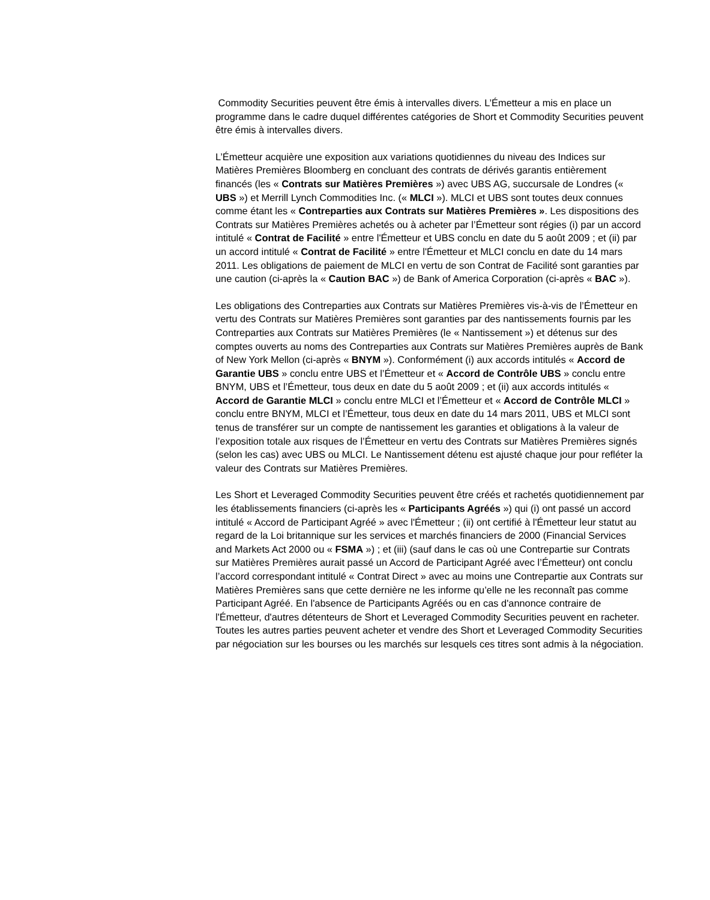Commodity Securities peuvent être émis à intervalles divers. L’Émetteur a mis en place un programme dans le cadre duquel différentes catégories de Short et Commodity Securities peuvent être émis à intervalles divers.
L’Émetteur acquière une exposition aux variations quotidiennes du niveau des Indices sur Matières Premières Bloomberg en concluant des contrats de dérivés garantis entièrement financés (les « Contrats sur Matières Premières ») avec UBS AG, succursale de Londres (« UBS ») et Merrill Lynch Commodities Inc. (« MLCI »). MLCI et UBS sont toutes deux connues comme étant les « Contreparties aux Contrats sur Matières Premières ». Les dispositions des Contrats sur Matières Premières achetés ou à acheter par l’Émetteur sont régies (i) par un accord intitulé « Contrat de Facilité » entre l'Émetteur et UBS conclu en date du 5 août 2009 ; et (ii) par un accord intitulé « Contrat de Facilité » entre l'Émetteur et MLCI conclu en date du 14 mars 2011. Les obligations de paiement de MLCI en vertu de son Contrat de Facilité sont garanties par une caution (ci-après la « Caution BAC ») de Bank of America Corporation (ci-après « BAC »).
Les obligations des Contreparties aux Contrats sur Matières Premières vis-à-vis de l’Émetteur en vertu des Contrats sur Matières Premières sont garanties par des nantissements fournis par les Contreparties aux Contrats sur Matières Premières (le « Nantissement ») et détenus sur des comptes ouverts au noms des Contreparties aux Contrats sur Matières Premières auprès de Bank of New York Mellon (ci-après « BNYM »). Conformément (i) aux accords intitulés « Accord de Garantie UBS » conclu entre UBS et l’Émetteur et « Accord de Contrôle UBS » conclu entre BNYM, UBS et l’Émetteur, tous deux en date du 5 août 2009 ; et (ii) aux accords intitulés « Accord de Garantie MLCI » conclu entre MLCI et l’Émetteur et « Accord de Contrôle MLCI » conclu entre BNYM, MLCI et l’Émetteur, tous deux en date du 14 mars 2011, UBS et MLCI sont tenus de transférer sur un compte de nantissement les garanties et obligations à la valeur de l’exposition totale aux risques de l’Émetteur en vertu des Contrats sur Matières Premières signés (selon les cas) avec UBS ou MLCI. Le Nantissement détenu est ajusté chaque jour pour refléter la valeur des Contrats sur Matières Premières.
Les Short et Leveraged Commodity Securities peuvent être créés et rachetés quotidiennement par les établissements financiers (ci-après les « Participants Agréés ») qui (i) ont passé un accord intitulé « Accord de Participant Agréé » avec l'Émetteur ; (ii) ont certifié à l'Émetteur leur statut au regard de la Loi britannique sur les services et marchés financiers de 2000 (Financial Services and Markets Act 2000 ou « FSMA ») ; et (iii) (sauf dans le cas où une Contrepartie sur Contrats sur Matières Premières aurait passé un Accord de Participant Agréé avec l’Émetteur) ont conclu l’accord correspondant intitulé « Contrat Direct » avec au moins une Contrepartie aux Contrats sur Matières Premières sans que cette dernière ne les informe qu’elle ne les reconnaît pas comme Participant Agréé. En l'absence de Participants Agréés ou en cas d'annonce contraire de l'Émetteur, d'autres détenteurs de Short et Leveraged Commodity Securities peuvent en racheter. Toutes les autres parties peuvent acheter et vendre des Short et Leveraged Commodity Securities par négociation sur les bourses ou les marchés sur lesquels ces titres sont admis à la négociation.